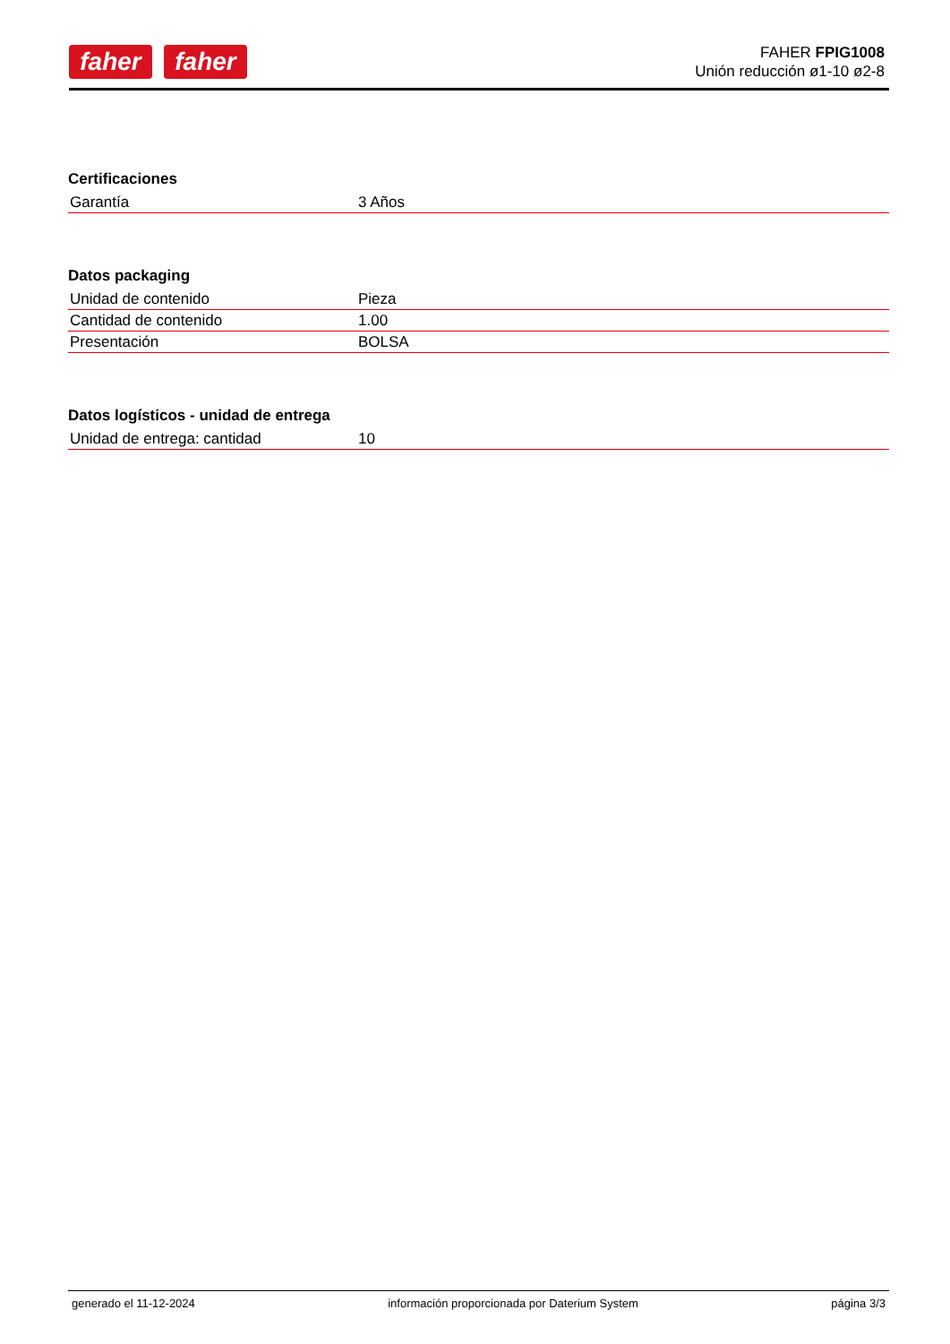faher faher
FAHER FPIG1008
Unión reducción ø1-10 ø2-8
Certificaciones
| Garantía | 3 Años |
Datos packaging
| Unidad de contenido | Pieza |
| Cantidad de contenido | 1.00 |
| Presentación | BOLSA |
Datos logísticos - unidad de entrega
| Unidad de entrega: cantidad | 10 |
generado el 11-12-2024 información proporcionada por Daterium System página 3/3